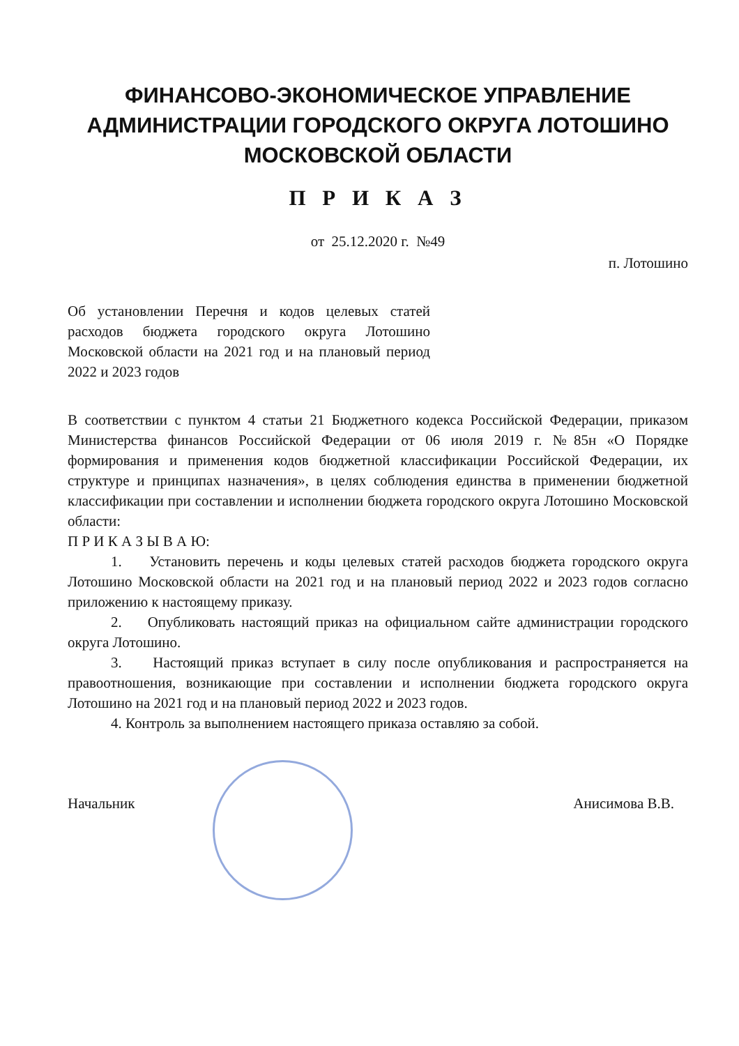ФИНАНСОВО-ЭКОНОМИЧЕСКОЕ УПРАВЛЕНИЕ АДМИНИСТРАЦИИ ГОРОДСКОГО ОКРУГА ЛОТОШИНО МОСКОВСКОЙ ОБЛАСТИ
П Р И К А З
от 25.12.2020 г. №49
п. Лотошино
Об установлении Перечня и кодов целевых статей расходов бюджета городского округа Лотошино Московской области на 2021 год и на плановый период 2022 и 2023 годов
В соответствии с пунктом 4 статьи 21 Бюджетного кодекса Российской Федерации, приказом Министерства финансов Российской Федерации от 06 июля 2019 г. №85н «О Порядке формирования и применения кодов бюджетной классификации Российской Федерации, их структуре и принципах назначения», в целях соблюдения единства в применении бюджетной классификации при составлении и исполнении бюджета городского округа Лотошино Московской области:
П Р И К А З Ы В А Ю:
1. Установить перечень и коды целевых статей расходов бюджета городского округа Лотошино Московской области на 2021 год и на плановый период 2022 и 2023 годов согласно приложению к настоящему приказу.
2. Опубликовать настоящий приказ на официальном сайте администрации городского округа Лотошино.
3. Настоящий приказ вступает в силу после опубликования и распространяется на правоотношения, возникающие при составлении и исполнении бюджета городского округа Лотошино на 2021 год и на плановый период 2022 и 2023 годов.
4. Контроль за выполнением настоящего приказа оставляю за собой.
Начальник Анисимова В.В.